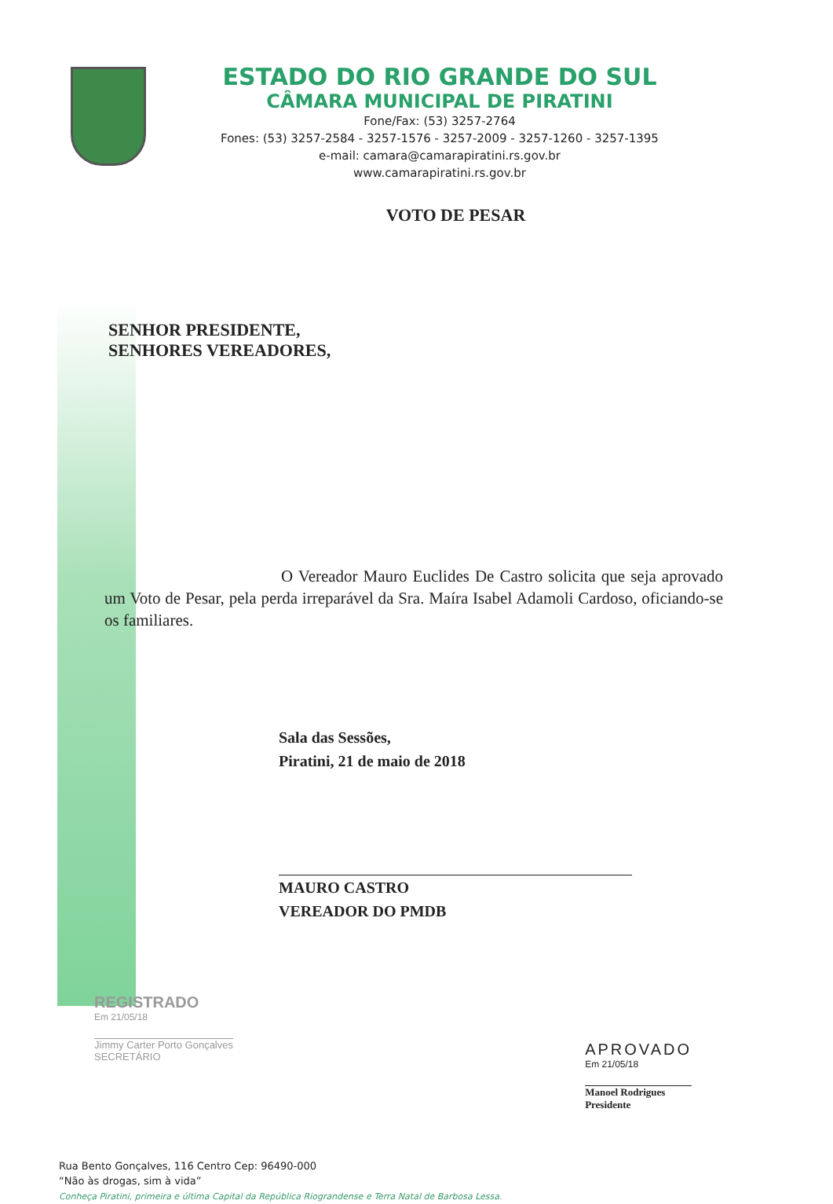ESTADO DO RIO GRANDE DO SUL
CÂMARA MUNICIPAL DE PIRATINI
Fone/Fax: (53) 3257-2764
Fones: (53) 3257-2584 - 3257-1576 - 3257-2009 - 3257-1260 - 3257-1395
e-mail: camara@camarapiratini.rs.gov.br
www.camarapiratini.rs.gov.br
VOTO DE PESAR
SENHOR PRESIDENTE,
SENHORES VEREADORES,
O Vereador Mauro Euclides De Castro solicita que seja aprovado um Voto de Pesar, pela perda irreparável da Sra. Maíra Isabel Adamoli Cardoso, oficiando-se os familiares.
Sala das Sessões,
Piratini, 21 de maio de 2018
MAURO CASTRO
VEREADOR DO PMDB
REGISTRADO
Em 21/05/18
Jimmy Carter Porto Gonçalves
SECRETÁRIO
APROVADO
Em 21/05/18
Manoel Rodrigues
Presidente
Rua Bento Gonçalves, 116 Centro Cep: 96490-000
“Não às drogas, sim à vida”
Conheça Piratini, primeira e última Capital da República Riograndense e Terra Natal de Barbosa Lessa.